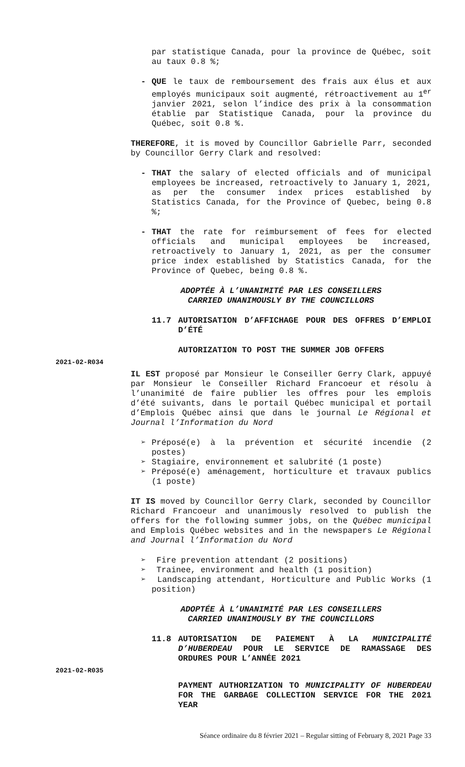par statistique Canada, pour la province de Québec, soit au taux 0.8 %;
- QUE le taux de remboursement des frais aux élus et aux employés municipaux soit augmenté, rétroactivement au 1<sup>er</sup> janvier 2021, selon l’indice des prix à la consommation établie par Statistique Canada, pour la province du Québec, soit 0.8 %.
THEREFORE, it is moved by Councillor Gabrielle Parr, seconded by Councillor Gerry Clark and resolved:
- THAT the salary of elected officials and of municipal employees be increased, retroactively to January 1, 2021, as per the consumer index prices established by Statistics Canada, for the Province of Quebec, being 0.8 %;
- THAT the rate for reimbursement of fees for elected officials and municipal employees be increased, retroactively to January 1, 2021, as per the consumer price index established by Statistics Canada, for the Province of Quebec, being 0.8 %.
ADOPTÉE À L’UNANIMITÉ PAR LES CONSEILLERS
CARRIED UNANIMOUSLY BY THE COUNCILLORS
11.7 AUTORISATION D’AFFICHAGE POUR DES OFFRES D’EMPLOI D’ÉTÉ
AUTORIZATION TO POST THE SUMMER JOB OFFERS
2021-02-R034
IL EST proposé par Monsieur le Conseiller Gerry Clark, appuyé par Monsieur le Conseiller Richard Francoeur et résolu à l’unanimité de faire publier les offres pour les emplois d’été suivants, dans le portail Québec municipal et portail d’Emplois Québec ainsi que dans le journal Le Régional et Journal l’Information du Nord
➢ Préposé(e) à la prévention et sécurité incendie (2 postes)
➢ Stagiaire, environnement et salubrité (1 poste)
➢ Préposé(e) aménagement, horticulture et travaux publics (1 poste)
IT IS moved by Councillor Gerry Clark, seconded by Councillor Richard Francoeur and unanimously resolved to publish the offers for the following summer jobs, on the Québec municipal and Emplois Québec websites and in the newspapers Le Régional and Journal l’Information du Nord
➢ Fire prevention attendant (2 positions)
➢ Trainee, environment and health (1 position)
➢ Landscaping attendant, Horticulture and Public Works (1 position)
ADOPTÉE À L’UNANIMITÉ PAR LES CONSEILLERS
CARRIED UNANIMOUSLY BY THE COUNCILLORS
11.8 AUTORISATION DE PAIEMENT À LA MUNICIPALITÉ D’HUBERDEAU POUR LE SERVICE DE RAMASSAGE DES ORDURES POUR L’ANNÉE 2021
2021-02-R035
PAYMENT AUTHORIZATION TO MUNICIPALITY OF HUBERDEAU FOR THE GARBAGE COLLECTION SERVICE FOR THE 2021 YEAR
Séance ordinaire du 8 février 2021 – Regular sitting of February 8, 2021 Page 33